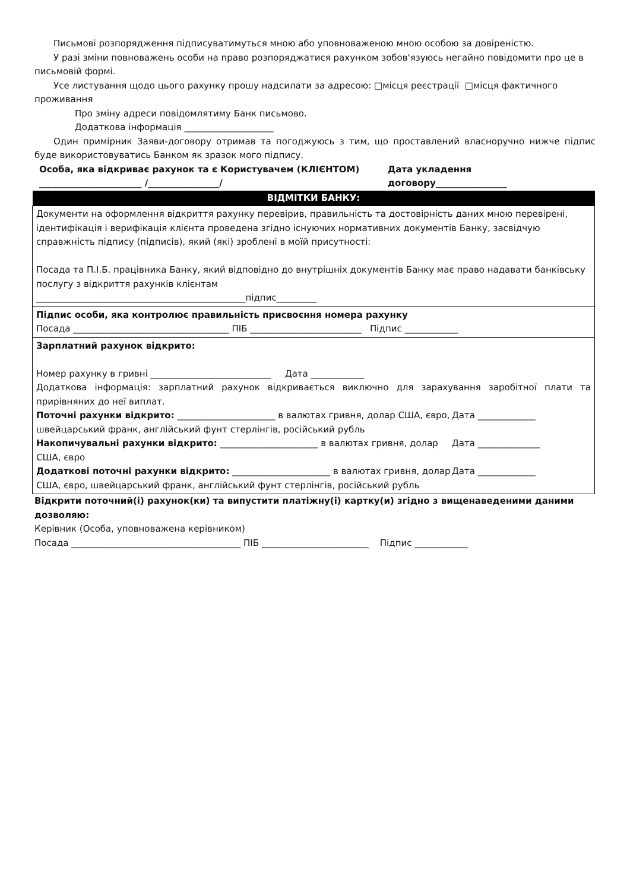Письмові розпорядження підписуватимуться мною або уповноваженою мною особою за довіреністю.
У разі зміни повноважень особи на право розпоряджатися рахунком зобов'язуюсь негайно повідомити про це в письмовій формі.
Усе листування щодо цього рахунку прошу надсилати за адресою: □місця реєстрації □місця фактичного проживання
Про зміну адреси повідомлятиму Банк письмово.
Додаткова інформація ____________________
Один примірник Заяви-договору отримав та погоджуюсь з тим, що проставлений власноручно нижче підпис буде використовуватись Банком як зразок мого підпису.
Особа, яка відкриває рахунок та є Користувачем (КЛІЄНТОМ)
_______________________ /________________/
Дата укладення
договору________________
| ВІДМІТКИ БАНКУ: |
| --- |
| Документи на оформлення відкриття рахунку перевірив, правильність та достовірність даних мною перевірені, ідентифікація і верифікація клієнта проведена згідно існуючих нормативних документів Банку, засвідчую справжність підпису (підписів), який (які) зроблені в моїй присутності: Посада та П.І.Б. працівника Банку, який відповідно до внутрішніх документів Банку має право надавати банківську послугу з відкриття рахунків клієнтам _______________________________________________підпис_________ |
| Підпис особи, яка контролює правильність присвоєння номера рахунку Посада ___________________________________ ПІБ _________________________ Підпис ____________ |
| Зарплатний рахунок відкрито: Номер рахунку в гривні ___________________________ Дата ____________ Додаткова інформація: зарплатний рахунок відкривається виключно для зарахування заробітної плати та прирівняних до неї виплат. Поточні рахунки відкрито: ______________________ в валютах гривня, долар США, євро, швейцарський франк, англійський фунт стерлінгів, російський рубль Дата _____________ Накопичувальні рахунки відкрито: ______________________ в валютах гривня, долар США, євро Дата ______________ Додаткові поточні рахунки відкрито: ______________________ в валютах гривня, долар США, євро, швейцарський франк, англійський фунт стерлінгів, російський рубль Дата _____________ |
Відкрити поточний(і) рахунок(ки) та випустити платіжну(і) картку(и) згідно з вищенаведеними даними дозволяю:
Керівник (Особа, уповноважена керівником)
Посада ______________________________________ ПІБ ________________________ Підпис ____________